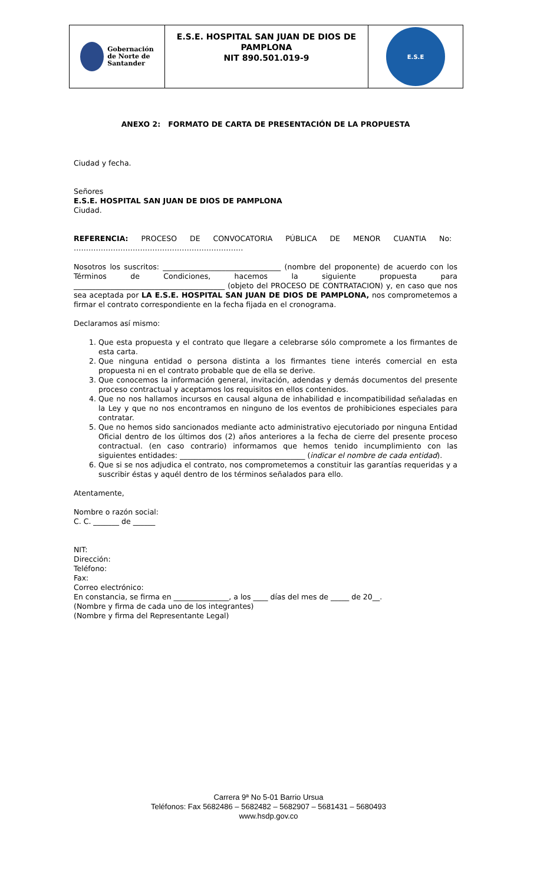| Gobernación de Norte de Santander | E.S.E. HOSPITAL SAN JUAN DE DIOS DE PAMPLONA NIT 890.501.019-9 | E.S.E |
ANEXO 2: FORMATO DE CARTA DE PRESENTACIÓN DE LA PROPUESTA
Ciudad y fecha.
Señores
E.S.E. HOSPITAL SAN JUAN DE DIOS DE PAMPLONA
Ciudad.
REFERENCIA: PROCESO DE CONVOCATORIA PÚBLICA DE MENOR CUANTIA No:
……………………………………………………………
Nosotros los suscritos: ________________________________ (nombre del proponente) de acuerdo con los Términos de Condiciones, hacemos la siguiente propuesta para _________________________________________ (objeto del PROCESO DE CONTRATACION) y, en caso que nos sea aceptada por LA E.S.E. HOSPITAL SAN JUAN DE DIOS DE PAMPLONA, nos comprometemos a firmar el contrato correspondiente en la fecha fijada en el cronograma.
Declaramos así mismo:
1. Que esta propuesta y el contrato que llegare a celebrarse sólo compromete a los firmantes de esta carta.
2. Que ninguna entidad o persona distinta a los firmantes tiene interés comercial en esta propuesta ni en el contrato probable que de ella se derive.
3. Que conocemos la información general, invitación, adendas y demás documentos del presente proceso contractual y aceptamos los requisitos en ellos contenidos.
4. Que no nos hallamos incursos en causal alguna de inhabilidad e incompatibilidad señaladas en la Ley y que no nos encontramos en ninguno de los eventos de prohibiciones especiales para contratar.
5. Que no hemos sido sancionados mediante acto administrativo ejecutoriado por ninguna Entidad Oficial dentro de los últimos dos (2) años anteriores a la fecha de cierre del presente proceso contractual. (en caso contrario) informamos que hemos tenido incumplimiento con las siguientes entidades: __________________________________ (indicar el nombre de cada entidad).
6. Que si se nos adjudica el contrato, nos comprometemos a constituir las garantías requeridas y a suscribir éstas y aquél dentro de los términos señalados para ello.
Atentamente,
Nombre o razón social:
C. C. _______ de ______
NIT:
Dirección:
Teléfono:
Fax:
Correo electrónico:
En constancia, se firma en _______________, a los ____ días del mes de _____ de 20__.
(Nombre y firma de cada uno de los integrantes)
(Nombre y firma del Representante Legal)
Carrera 9ª No 5-01 Barrio Ursua
Teléfonos: Fax 5682486 – 5682482 – 5682907 – 5681431 – 5680493
www.hsdp.gov.co